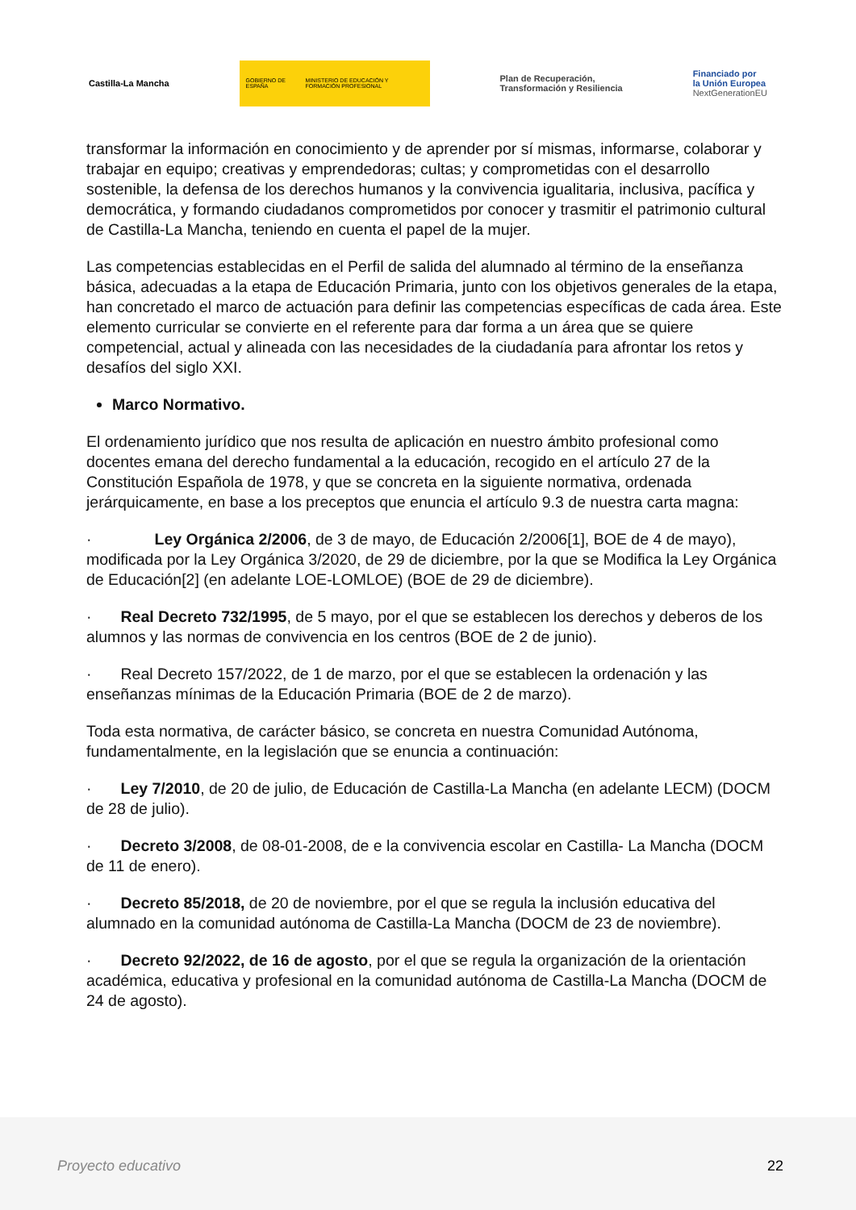Castilla-La Mancha
GOBIERNO DE ESPAÑA MINISTERIO DE EDUCACIÓN Y FORMACIÓN PROFESIONAL
Plan de Recuperación,
Transformación y Resiliencia
Financiado por
la Unión Europea
NextGenerationEU
transformar la información en conocimiento y de aprender por sí mismas, informarse, colaborar y trabajar en equipo; creativas y emprendedoras; cultas; y comprometidas con el desarrollo sostenible, la defensa de los derechos humanos y la convivencia igualitaria, inclusiva, pacífica y democrática, y formando ciudadanos comprometidos por conocer y trasmitir el patrimonio cultural de Castilla-La Mancha, teniendo en cuenta el papel de la mujer.
Las competencias establecidas en el Perfil de salida del alumnado al término de la enseñanza básica, adecuadas a la etapa de Educación Primaria, junto con los objetivos generales de la etapa, han concretado el marco de actuación para definir las competencias específicas de cada área. Este elemento curricular se convierte en el referente para dar forma a un área que se quiere competencial, actual y alineada con las necesidades de la ciudadanía para afrontar los retos y desafíos del siglo XXI.
Marco Normativo.
El ordenamiento jurídico que nos resulta de aplicación en nuestro ámbito profesional como docentes emana del derecho fundamental a la educación, recogido en el artículo 27 de la Constitución Española de 1978, y que se concreta en la siguiente normativa, ordenada jerárquicamente, en base a los preceptos que enuncia el artículo 9.3 de nuestra carta magna:
· Ley Orgánica 2/2006, de 3 de mayo, de Educación 2/2006[1], BOE de 4 de mayo), modificada por la Ley Orgánica 3/2020, de 29 de diciembre, por la que se Modifica la Ley Orgánica de Educación[2] (en adelante LOE-LOMLOE) (BOE de 29 de diciembre).
· Real Decreto 732/1995, de 5 mayo, por el que se establecen los derechos y deberos de los alumnos y las normas de convivencia en los centros (BOE de 2 de junio).
· Real Decreto 157/2022, de 1 de marzo, por el que se establecen la ordenación y las enseñanzas mínimas de la Educación Primaria (BOE de 2 de marzo).
Toda esta normativa, de carácter básico, se concreta en nuestra Comunidad Autónoma, fundamentalmente, en la legislación que se enuncia a continuación:
· Ley 7/2010, de 20 de julio, de Educación de Castilla-La Mancha (en adelante LECM) (DOCM de 28 de julio).
· Decreto 3/2008, de 08-01-2008, de e la convivencia escolar en Castilla- La Mancha (DOCM de 11 de enero).
· Decreto 85/2018, de 20 de noviembre, por el que se regula la inclusión educativa del alumnado en la comunidad autónoma de Castilla-La Mancha (DOCM de 23 de noviembre).
· Decreto 92/2022, de 16 de agosto, por el que se regula la organización de la orientación académica, educativa y profesional en la comunidad autónoma de Castilla-La Mancha (DOCM de 24 de agosto).
Proyecto educativo 22